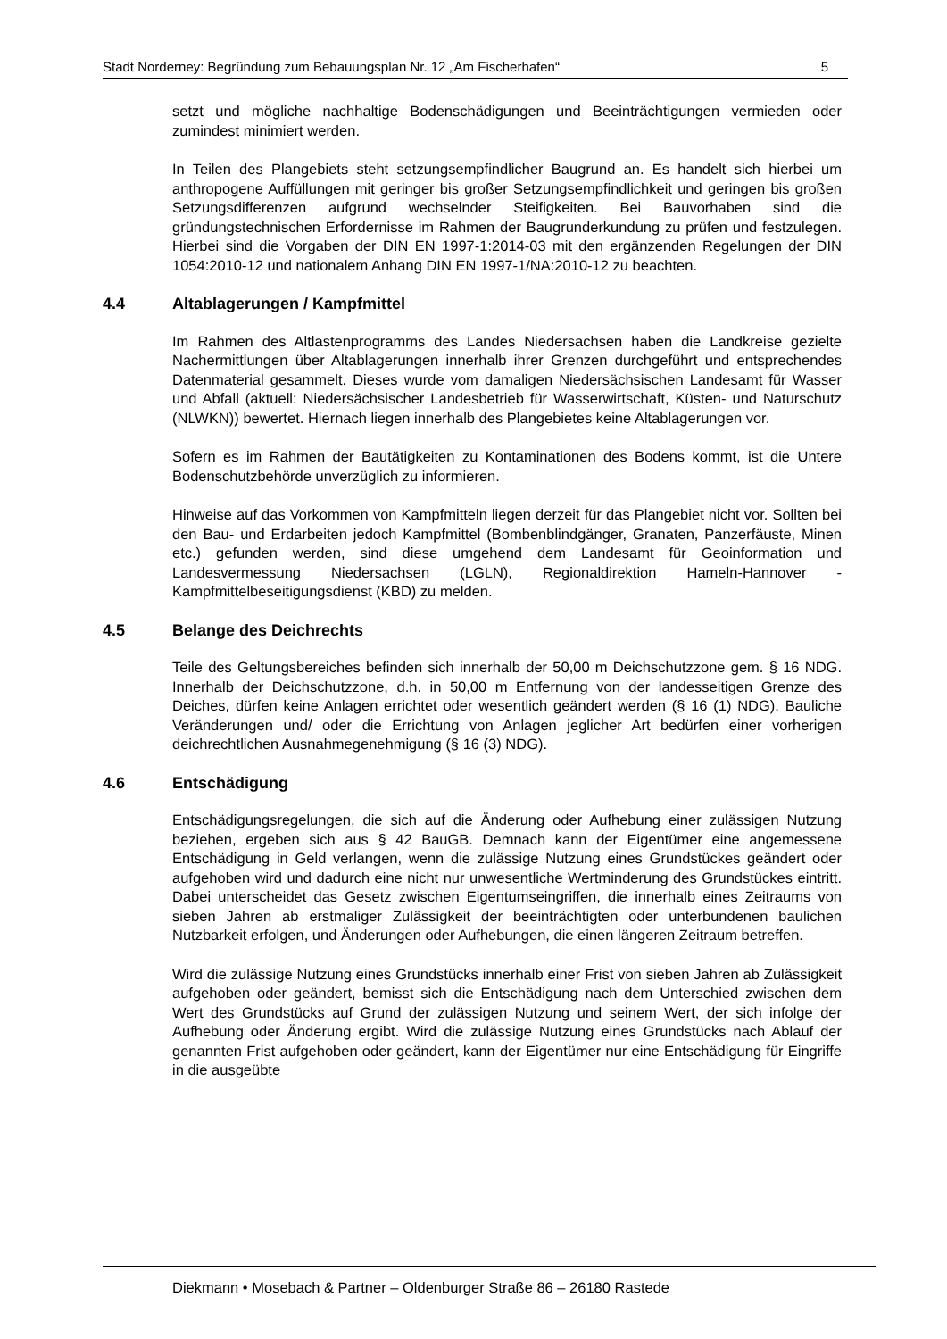Stadt Norderney: Begründung zum Bebauungsplan Nr. 12 „Am Fischerhafen“5
setzt und mögliche nachhaltige Bodenschädigungen und Beeinträchtigungen vermieden oder zumindest minimiert werden.
In Teilen des Plangebiets steht setzungsempfindlicher Baugrund an. Es handelt sich hierbei um anthropogene Auffüllungen mit geringer bis großer Setzungsempfindlichkeit und geringen bis großen Setzungsdifferenzen aufgrund wechselnder Steifigkeiten. Bei Bauvorhaben sind die gründungstechnischen Erfordernisse im Rahmen der Baugrunderkundung zu prüfen und festzulegen. Hierbei sind die Vorgaben der DIN EN 1997-1:2014-03 mit den ergänzenden Regelungen der DIN 1054:2010-12 und nationalem Anhang DIN EN 1997-1/NA:2010-12 zu beachten.
4.4 Altablagerungen / Kampfmittel
Im Rahmen des Altlastenprogramms des Landes Niedersachsen haben die Landkreise gezielte Nachermittlungen über Altablagerungen innerhalb ihrer Grenzen durchgeführt und entsprechendes Datenmaterial gesammelt. Dieses wurde vom damaligen Niedersächsischen Landesamt für Wasser und Abfall (aktuell: Niedersächsischer Landesbetrieb für Wasserwirtschaft, Küsten- und Naturschutz (NLWKN)) bewertet. Hiernach liegen innerhalb des Plangebietes keine Altablagerungen vor.
Sofern es im Rahmen der Bautätigkeiten zu Kontaminationen des Bodens kommt, ist die Untere Bodenschutzbehörde unverzüglich zu informieren.
Hinweise auf das Vorkommen von Kampfmitteln liegen derzeit für das Plangebiet nicht vor. Sollten bei den Bau- und Erdarbeiten jedoch Kampfmittel (Bombenblindgänger, Granaten, Panzerfäuste, Minen etc.) gefunden werden, sind diese umgehend dem Landesamt für Geoinformation und Landesvermessung Niedersachsen (LGLN), Regionaldirektion Hameln-Hannover - Kampfmittelbeseitigungsdienst (KBD) zu melden.
4.5 Belange des Deichrechts
Teile des Geltungsbereiches befinden sich innerhalb der 50,00 m Deichschutzzone gem. § 16 NDG. Innerhalb der Deichschutzzone, d.h. in 50,00 m Entfernung von der landesseitigen Grenze des Deiches, dürfen keine Anlagen errichtet oder wesentlich geändert werden (§ 16 (1) NDG). Bauliche Veränderungen und/ oder die Errichtung von Anlagen jeglicher Art bedürfen einer vorherigen deichrechtlichen Ausnahmegenehmigung (§ 16 (3) NDG).
4.6 Entschädigung
Entschädigungsregelungen, die sich auf die Änderung oder Aufhebung einer zulässigen Nutzung beziehen, ergeben sich aus § 42 BauGB. Demnach kann der Eigentümer eine angemessene Entschädigung in Geld verlangen, wenn die zulässige Nutzung eines Grundstückes geändert oder aufgehoben wird und dadurch eine nicht nur unwesentliche Wertminderung des Grundstückes eintritt. Dabei unterscheidet das Gesetz zwischen Eigentumseingriffen, die innerhalb eines Zeitraums von sieben Jahren ab erstmaliger Zulässigkeit der beeinträchtigten oder unterbundenen baulichen Nutzbarkeit erfolgen, und Änderungen oder Aufhebungen, die einen längeren Zeitraum betreffen.
Wird die zulässige Nutzung eines Grundstücks innerhalb einer Frist von sieben Jahren ab Zulässigkeit aufgehoben oder geändert, bemisst sich die Entschädigung nach dem Unterschied zwischen dem Wert des Grundstücks auf Grund der zulässigen Nutzung und seinem Wert, der sich infolge der Aufhebung oder Änderung ergibt. Wird die zulässige Nutzung eines Grundstücks nach Ablauf der genannten Frist aufgehoben oder geändert, kann der Eigentümer nur eine Entschädigung für Eingriffe in die ausgeübte
Diekmann • Mosebach & Partner – Oldenburger Straße 86 – 26180 Rastede